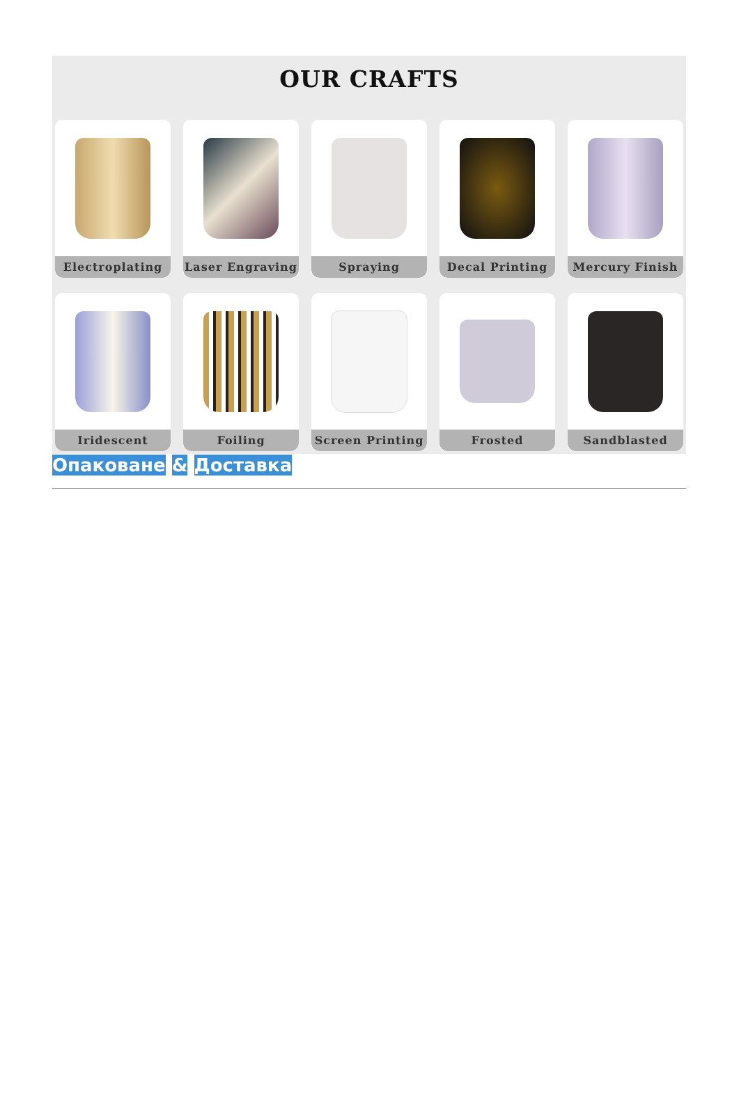OUR CRAFTS
Electroplating
Laser Engraving
Spraying
Decal Printing
Mercury Finish
Iridescent
Foiling
Screen Printing
Frosted
Sandblasted
Опаковане & Доставка